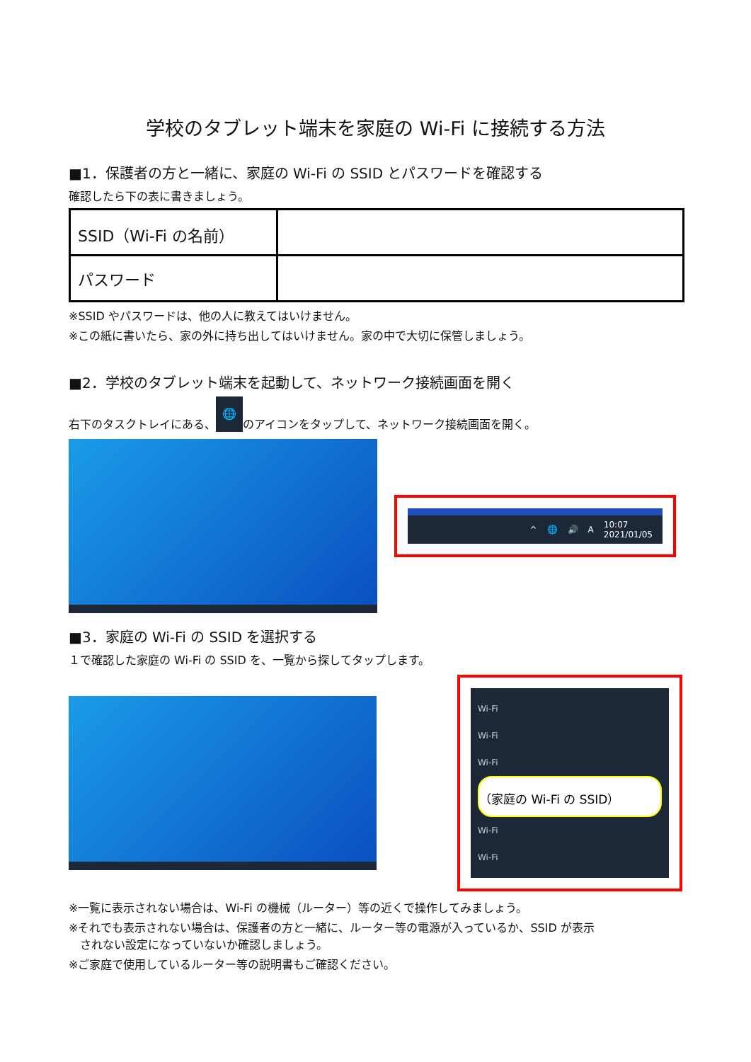学校のタブレット端末を家庭の Wi-Fi に接続する方法
■1．保護者の方と一緒に、家庭の Wi-Fi の SSID とパスワードを確認する
確認したら下の表に書きましょう。
| SSID（Wi-Fi の名前） | |
| パスワード | |
※SSID やパスワードは、他の人に教えてはいけません。
※この紙に書いたら、家の外に持ち出してはいけません。家の中で大切に保管しましょう。
■2．学校のタブレット端末を起動して、ネットワーク接続画面を開く
右下のタスクトレイにある、 🌐 のアイコンをタップして、ネットワーク接続画面を開く。
^ 🌐 🔊 A 10:07
2021/01/05
■3．家庭の Wi-Fi の SSID を選択する
１で確認した家庭の Wi-Fi の SSID を、一覧から探してタップします。
Wi-Fi
Wi-Fi
Wi-Fi
（家庭の Wi-Fi の SSID）
Wi-Fi
Wi-Fi
※一覧に表示されない場合は、Wi-Fi の機械（ルーター）等の近くで操作してみましょう。
※それでも表示されない場合は、保護者の方と一緒に、ルーター等の電源が入っているか、SSID が表示
　されない設定になっていないか確認しましょう。
※ご家庭で使用しているルーター等の説明書もご確認ください。